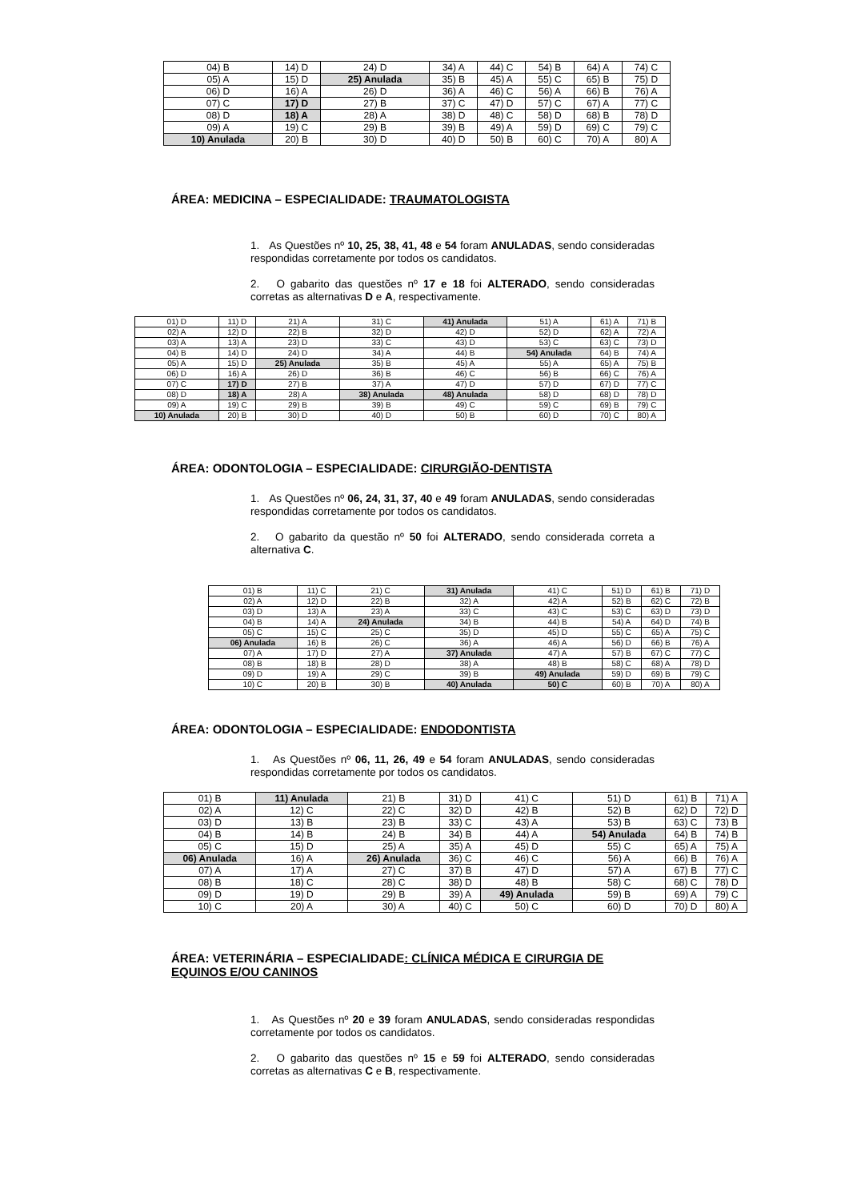| 04) B | 14) D | 24) D | 34) A | 44) C | 54) B | 64) A | 74) C |
| 05) A | 15) D | 25) Anulada | 35) B | 45) A | 55) C | 65) B | 75) D |
| 06) D | 16) A | 26) D | 36) A | 46) C | 56) A | 66) B | 76) A |
| 07) C | 17) D | 27) B | 37) C | 47) D | 57) C | 67) A | 77) C |
| 08) D | 18) A | 28) A | 38) D | 48) C | 58) D | 68) B | 78) D |
| 09) A | 19) C | 29) B | 39) B | 49) A | 59) D | 69) C | 79) C |
| 10) Anulada | 20) B | 30) D | 40) D | 50) B | 60) C | 70) A | 80) A |
ÁREA: MEDICINA – ESPECIALIDADE: TRAUMATOLOGISTA
1. As Questões nº 10, 25, 38, 41, 48 e 54 foram ANULADAS, sendo consideradas respondidas corretamente por todos os candidatos.
2. O gabarito das questões nº 17 e 18 foi ALTERADO, sendo consideradas corretas as alternativas D e A, respectivamente.
| 01) D | 11) D | 21) A | 31) C | 41) Anulada | 51) A | 61) A | 71) B |
| 02) A | 12) D | 22) B | 32) D | 42) D | 52) D | 62) A | 72) A |
| 03) A | 13) A | 23) D | 33) C | 43) D | 53) C | 63) C | 73) D |
| 04) B | 14) D | 24) D | 34) A | 44) B | 54) Anulada | 64) B | 74) A |
| 05) A | 15) D | 25) Anulada | 35) B | 45) A | 55) A | 65) A | 75) B |
| 06) D | 16) A | 26) D | 36) B | 46) C | 56) B | 66) C | 76) A |
| 07) C | 17) D | 27) B | 37) A | 47) D | 57) D | 67) D | 77) C |
| 08) D | 18) A | 28) A | 38) Anulada | 48) Anulada | 58) D | 68) D | 78) D |
| 09) A | 19) C | 29) B | 39) B | 49) C | 59) C | 69) B | 79) C |
| 10) Anulada | 20) B | 30) D | 40) D | 50) B | 60) D | 70) C | 80) A |
ÁREA: ODONTOLOGIA – ESPECIALIDADE: CIRURGIÃO-DENTISTA
1. As Questões nº 06, 24, 31, 37, 40 e 49 foram ANULADAS, sendo consideradas respondidas corretamente por todos os candidatos.
2. O gabarito da questão nº 50 foi ALTERADO, sendo considerada correta a alternativa C.
| 01) B | 11) C | 21) C | 31) Anulada | 41) C | 51) D | 61) B | 71) D |
| 02) A | 12) D | 22) B | 32) A | 42) A | 52) B | 62) C | 72) B |
| 03) D | 13) A | 23) A | 33) C | 43) C | 53) C | 63) D | 73) D |
| 04) B | 14) A | 24) Anulada | 34) B | 44) B | 54) A | 64) D | 74) B |
| 05) C | 15) C | 25) C | 35) D | 45) D | 55) C | 65) A | 75) C |
| 06) Anulada | 16) B | 26) C | 36) A | 46) A | 56) D | 66) B | 76) A |
| 07) A | 17) D | 27) A | 37) Anulada | 47) A | 57) B | 67) C | 77) C |
| 08) B | 18) B | 28) D | 38) A | 48) B | 58) C | 68) A | 78) D |
| 09) D | 19) A | 29) C | 39) B | 49) Anulada | 59) D | 69) B | 79) C |
| 10) C | 20) B | 30) B | 40) Anulada | 50) C | 60) B | 70) A | 80) A |
ÁREA: ODONTOLOGIA – ESPECIALIDADE: ENDODONTISTA
1. As Questões nº 06, 11, 26, 49 e 54 foram ANULADAS, sendo consideradas respondidas corretamente por todos os candidatos.
| 01) B | 11) Anulada | 21) B | 31) D | 41) C | 51) D | 61) B | 71) A |
| 02) A | 12) C | 22) C | 32) D | 42) B | 52) B | 62) D | 72) D |
| 03) D | 13) B | 23) B | 33) C | 43) A | 53) B | 63) C | 73) B |
| 04) B | 14) B | 24) B | 34) B | 44) A | 54) Anulada | 64) B | 74) B |
| 05) C | 15) D | 25) A | 35) A | 45) D | 55) C | 65) A | 75) A |
| 06) Anulada | 16) A | 26) Anulada | 36) C | 46) C | 56) A | 66) B | 76) A |
| 07) A | 17) A | 27) C | 37) B | 47) D | 57) A | 67) B | 77) C |
| 08) B | 18) C | 28) C | 38) D | 48) B | 58) C | 68) C | 78) D |
| 09) D | 19) D | 29) B | 39) A | 49) Anulada | 59) B | 69) A | 79) C |
| 10) C | 20) A | 30) A | 40) C | 50) C | 60) D | 70) D | 80) A |
ÁREA: VETERINÁRIA – ESPECIALIDADE: CLÍNICA MÉDICA E CIRURGIA DE EQUINOS E/OU CANINOS
1. As Questões nº 20 e 39 foram ANULADAS, sendo consideradas respondidas corretamente por todos os candidatos.
2. O gabarito das questões nº 15 e 59 foi ALTERADO, sendo consideradas corretas as alternativas C e B, respectivamente.